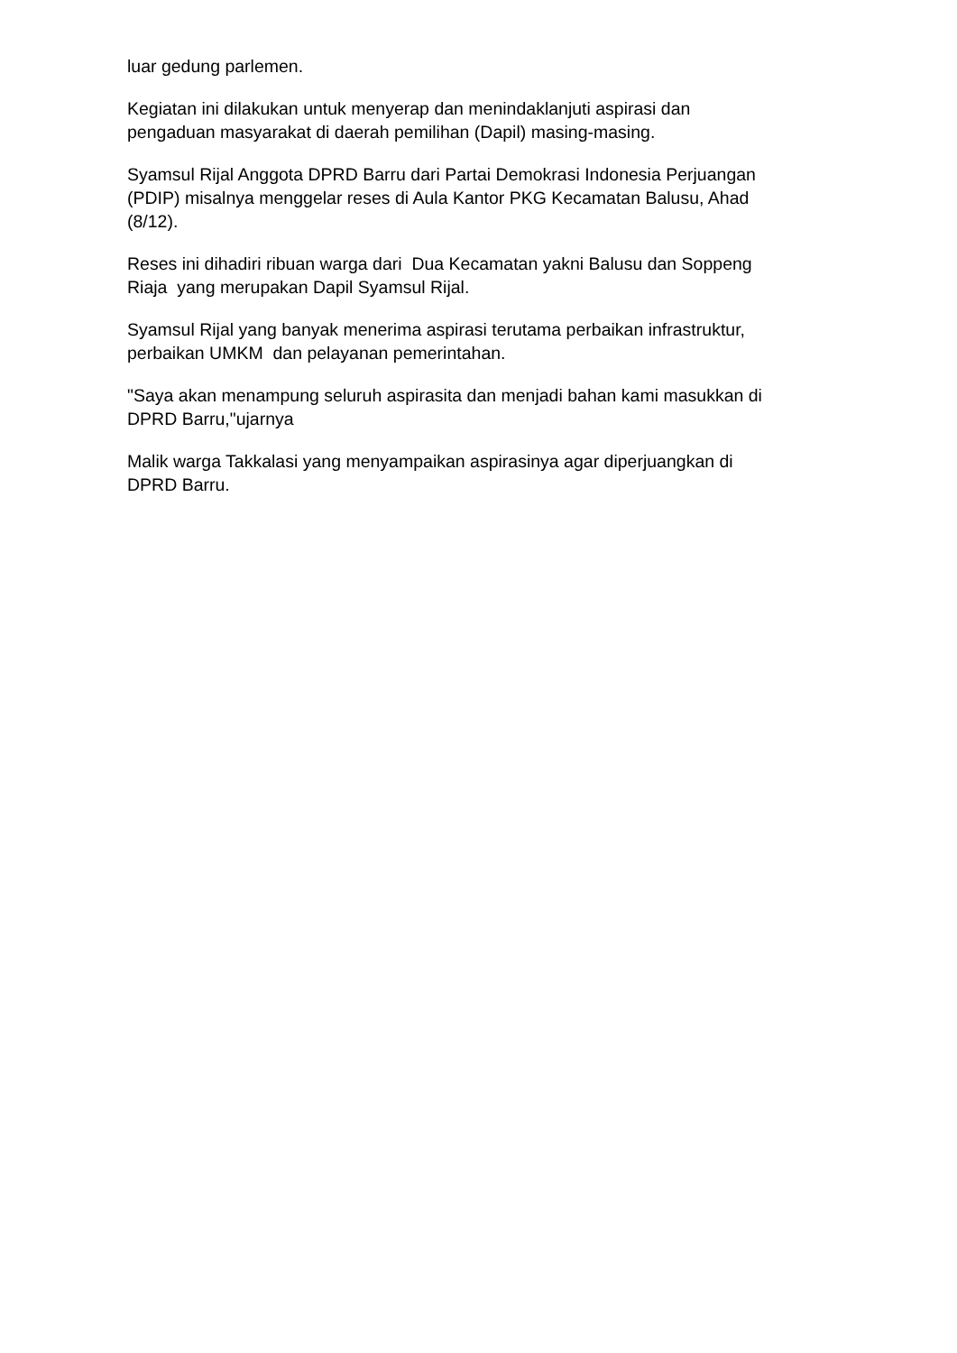luar gedung parlemen.
Kegiatan ini dilakukan untuk menyerap dan menindaklanjuti aspirasi dan
pengaduan masyarakat di daerah pemilihan (Dapil) masing-masing.
Syamsul Rijal Anggota DPRD Barru dari Partai Demokrasi Indonesia Perjuangan
(PDIP) misalnya menggelar reses di Aula Kantor PKG Kecamatan Balusu, Ahad
(8/12).
Reses ini dihadiri ribuan warga dari Dua Kecamatan yakni Balusu dan Soppeng
Riaja yang merupakan Dapil Syamsul Rijal.
Syamsul Rijal yang banyak menerima aspirasi terutama perbaikan infrastruktur,
perbaikan UMKM dan pelayanan pemerintahan.
"Saya akan menampung seluruh aspirasita dan menjadi bahan kami masukkan di
DPRD Barru,"ujarnya
Malik warga Takkalasi yang menyampaikan aspirasinya agar diperjuangkan di
DPRD Barru.